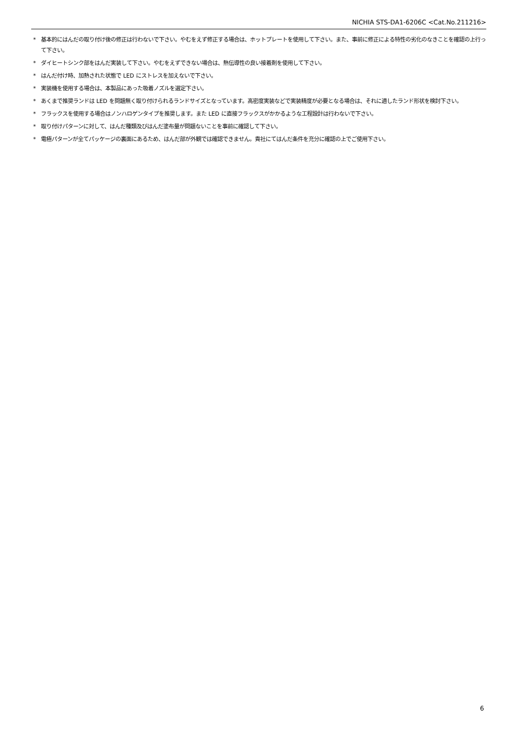NICHIA STS-DA1-6206C <Cat.No.211216>
* 基本的にはんだの取り付け後の修正は行わないで下さい。やむをえず修正する場合は、ホットプレートを使用して下さい。また、事前に修正による特性の劣化のなきことを確認の上行って下さい。
* ダイヒートシンク部をはんだ実装して下さい。やむをえずできない場合は、熱伝導性の良い接着剤を使用して下さい。
* はんだ付け時、加熱された状態で LED にストレスを加えないで下さい。
* 実装機を使用する場合は、本製品にあった吸着ノズルを選定下さい。
* あくまで推奨ランドは LED を問題無く取り付けられるランドサイズとなっています。高密度実装などで実装精度が必要となる場合は、それに適したランド形状を検討下さい。
* フラックスを使用する場合はノンハロゲンタイプを推奨します。また LED に直接フラックスがかかるような工程設計は行わないで下さい。
* 取り付けパターンに対して、はんだ種類及びはんだ塗布量が問題ないことを事前に確認して下さい。
* 電極パターンが全てパッケージの裏面にあるため、はんだ部が外観では確認できません。貴社にてはんだ条件を充分に確認の上でご使用下さい。
6